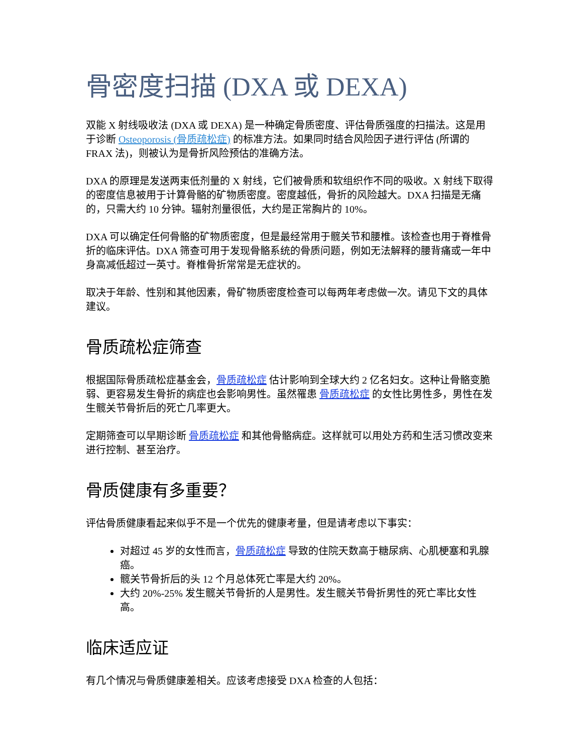骨密度扫描 (DXA 或 DEXA)
双能 X 射线吸收法 (DXA 或 DEXA) 是一种确定骨质密度、评估骨质强度的扫描法。这是用于诊断 Osteoporosis (骨质疏松症) 的标准方法。如果同时结合风险因子进行评估 (所谓的 FRAX 法)，则被认为是骨折风险预估的准确方法。
DXA 的原理是发送两束低剂量的 X 射线，它们被骨质和软组织作不同的吸收。X 射线下取得的密度信息被用于计算骨骼的矿物质密度。密度越低，骨折的风险越大。DXA 扫描是无痛的，只需大约 10 分钟。辐射剂量很低，大约是正常胸片的 10%。
DXA 可以确定任何骨骼的矿物质密度，但是最经常用于髋关节和腰椎。该检查也用于脊椎骨折的临床评估。DXA 筛查可用于发现骨骼系统的骨质问题，例如无法解释的腰背痛或一年中身高减低超过一英寸。脊椎骨折常常是无症状的。
取决于年龄、性别和其他因素，骨矿物质密度检查可以每两年考虑做一次。请见下文的具体建议。
骨质疏松症筛查
根据国际骨质疏松症基金会，骨质疏松症 估计影响到全球大约 2 亿名妇女。这种让骨骼变脆弱、更容易发生骨折的病症也会影响男性。虽然罹患 骨质疏松症 的女性比男性多，男性在发生髋关节骨折后的死亡几率更大。
定期筛查可以早期诊断 骨质疏松症 和其他骨骼病症。这样就可以用处方药和生活习惯改变来进行控制、甚至治疗。
骨质健康有多重要？
评估骨质健康看起来似乎不是一个优先的健康考量，但是请考虑以下事实：
对超过 45 岁的女性而言，骨质疏松症 导致的住院天数高于糖尿病、心肌梗塞和乳腺癌。
髋关节骨折后的头 12 个月总体死亡率是大约 20%。
大约 20%-25% 发生髋关节骨折的人是男性。发生髋关节骨折男性的死亡率比女性高。
临床适应证
有几个情况与骨质健康差相关。应该考虑接受 DXA 检查的人包括：